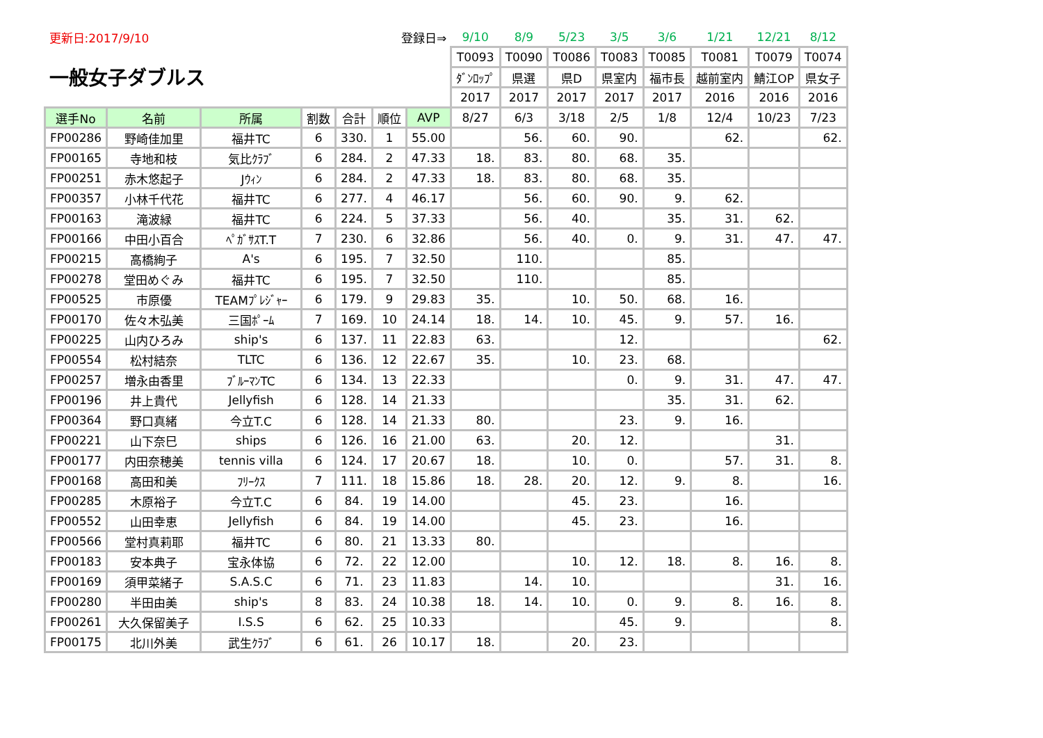| 更新日:2017/9/10 | | | 登録日⇒ | | | | 9/10 | 8/9 | 5/23 | 3/5 | 3/6 | 1/21 | 12/21 | 8/12 |
| 一般女子ダブルス | | | | | | | T0093 | T0090 | T0086 | T0083 | T0085 | T0081 | T0079 | T0074 |
| | | | | | | | ﾀﾞﾝﾛｯﾌﾟ | 県選 | 県D | 県室内 | 福市長 | 越前室内 | 鯖江OP | 県女子 |
| | | | | | | | 2017 | 2017 | 2017 | 2017 | 2017 | 2016 | 2016 | 2016 |
| 選手No | 名前 | 所属 | 割数 | 合計 | 順位 | AVP | 8/27 | 6/3 | 3/18 | 2/5 | 1/8 | 12/4 | 10/23 | 7/23 |
| FP00286 | 野崎佳加里 | 福井TC | 6 | 330. | 1 | 55.00 | | 56. | 60. | 90. | | 62. | | 62. |
| FP00165 | 寺地和枝 | 気比ｸﾗﾌﾞ | 6 | 284. | 2 | 47.33 | 18. | 83. | 80. | 68. | 35. | | | |
| FP00251 | 赤木悠起子 | Jｳｨﾝ | 6 | 284. | 2 | 47.33 | 18. | 83. | 80. | 68. | 35. | | | |
| FP00357 | 小林千代花 | 福井TC | 6 | 277. | 4 | 46.17 | | 56. | 60. | 90. | 9. | 62. | | |
| FP00163 | 滝波緑 | 福井TC | 6 | 224. | 5 | 37.33 | | 56. | 40. | | 35. | 31. | 62. | |
| FP00166 | 中田小百合 | ﾍﾟｶﾞｻｽT.T | 7 | 230. | 6 | 32.86 | | 56. | 40. | 0. | 9. | 31. | 47. | 47. |
| FP00215 | 高橋絢子 | A's | 6 | 195. | 7 | 32.50 | | 110. | | | 85. | | | |
| FP00278 | 堂田めぐみ | 福井TC | 6 | 195. | 7 | 32.50 | | 110. | | | 85. | | | |
| FP00525 | 市原優 | TEAMﾌﾟﾚｼﾞｬｰ | 6 | 179. | 9 | 29.83 | 35. | | 10. | 50. | 68. | 16. | | |
| FP00170 | 佐々木弘美 | 三国ﾎﾟｰﾑ | 7 | 169. | 10 | 24.14 | 18. | 14. | 10. | 45. | 9. | 57. | 16. | |
| FP00225 | 山内ひろみ | ship's | 6 | 137. | 11 | 22.83 | 63. | | | 12. | | | | 62. |
| FP00554 | 松村結奈 | TLTC | 6 | 136. | 12 | 22.67 | 35. | | 10. | 23. | 68. | | | |
| FP00257 | 増永由香里 | ﾌﾞﾙｰﾏﾝTC | 6 | 134. | 13 | 22.33 | | | | 0. | 9. | 31. | 47. | 47. |
| FP00196 | 井上貴代 | Jellyfish | 6 | 128. | 14 | 21.33 | | | | | 35. | 31. | 62. | |
| FP00364 | 野口真緒 | 今立T.C | 6 | 128. | 14 | 21.33 | 80. | | | 23. | 9. | 16. | | |
| FP00221 | 山下奈巳 | ships | 6 | 126. | 16 | 21.00 | 63. | | 20. | 12. | | | 31. | |
| FP00177 | 内田奈穂美 | tennis villa | 6 | 124. | 17 | 20.67 | 18. | | 10. | 0. | | 57. | 31. | 8. |
| FP00168 | 高田和美 | ﾌﾘｰｸｽ | 7 | 111. | 18 | 15.86 | 18. | 28. | 20. | 12. | 9. | 8. | | 16. |
| FP00285 | 木原裕子 | 今立T.C | 6 | 84. | 19 | 14.00 | | | 45. | 23. | | 16. | | |
| FP00552 | 山田幸恵 | Jellyfish | 6 | 84. | 19 | 14.00 | | | 45. | 23. | | 16. | | |
| FP00566 | 堂村真莉耶 | 福井TC | 6 | 80. | 21 | 13.33 | 80. | | | | | | | |
| FP00183 | 安本典子 | 宝永体協 | 6 | 72. | 22 | 12.00 | | | 10. | 12. | 18. | 8. | 16. | 8. |
| FP00169 | 須甲菜緒子 | S.A.S.C | 6 | 71. | 23 | 11.83 | | 14. | 10. | | | | 31. | 16. |
| FP00280 | 半田由美 | ship's | 8 | 83. | 24 | 10.38 | 18. | 14. | 10. | 0. | 9. | 8. | 16. | 8. |
| FP00261 | 大久保留美子 | I.S.S | 6 | 62. | 25 | 10.33 | | | | 45. | 9. | | | 8. |
| FP00175 | 北川外美 | 武生ｸﾗﾌﾞ | 6 | 61. | 26 | 10.17 | 18. | | 20. | 23. | | | | |